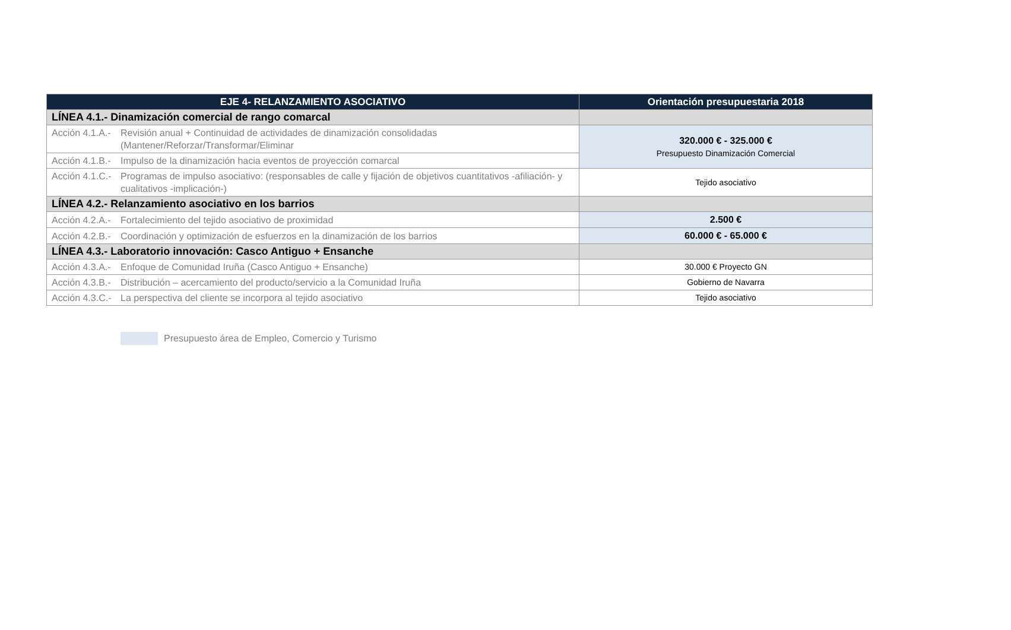| EJE 4- RELANZAMIENTO ASOCIATIVO | Orientación presupuestaria 2018 |
| --- | --- |
| LÍNEA 4.1.- Dinamización comercial de rango comarcal | |
| Acción 4.1.A.- Revisión anual + Continuidad de actividades de dinamización consolidadas (Mantener/Reforzar/Transformar/Eliminar | 320.000 € - 325.000 € Presupuesto Dinamización Comercial |
| Acción 4.1.B.- Impulso de la dinamización hacia eventos de proyección comarcal | |
| Acción 4.1.C.- Programas de impulso asociativo: (responsables de calle y fijación de objetivos cuantitativos -afiliación- y cualitativos -implicación-) | Tejido asociativo |
| LÍNEA 4.2.- Relanzamiento asociativo en los barrios | |
| Acción 4.2.A.- Fortalecimiento del tejido asociativo de proximidad | 2.500 € |
| Acción 4.2.B.- Coordinación y optimización de esfuerzos en la dinamización de los barrios | 60.000 € - 65.000 € |
| LÍNEA 4.3.- Laboratorio innovación: Casco Antiguo + Ensanche | |
| Acción 4.3.A.- Enfoque de Comunidad Iruña (Casco Antiguo + Ensanche) | 30.000 € Proyecto GN |
| Acción 4.3.B.- Distribución – acercamiento del producto/servicio a la Comunidad Iruña | Gobierno de Navarra |
| Acción 4.3.C.- La perspectiva del cliente se incorpora al tejido asociativo | Tejido asociativo |
Presupuesto área de Empleo, Comercio y Turismo